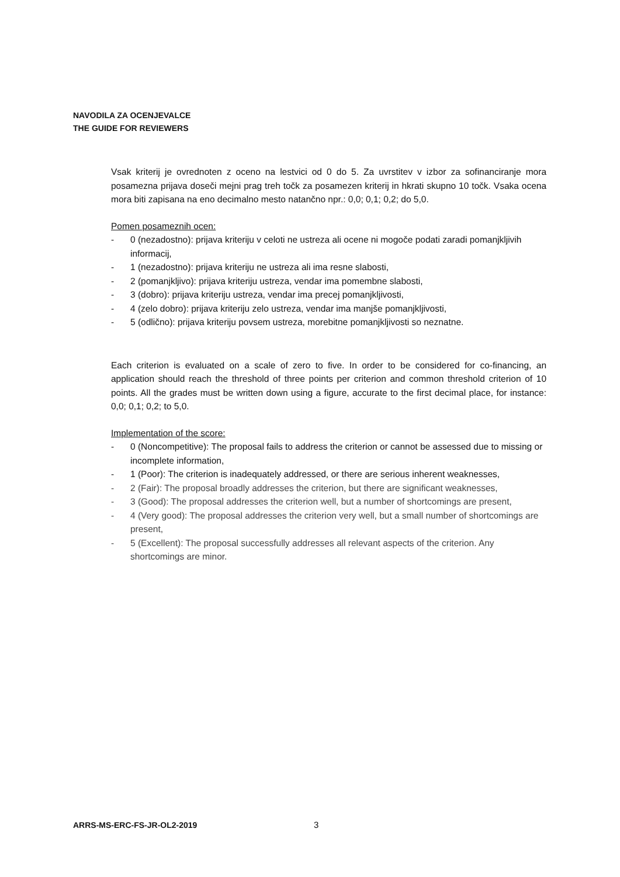NAVODILA ZA OCENJEVALCE
THE GUIDE FOR REVIEWERS
Vsak kriterij je ovrednoten z oceno na lestvici od 0 do 5. Za uvrstitev v izbor za sofinanciranje mora posamezna prijava doseči mejni prag treh točk za posamezen kriterij in hkrati skupno 10 točk. Vsaka ocena mora biti zapisana na eno decimalno mesto natančno npr.: 0,0; 0,1; 0,2; do 5,0.
Pomen posameznih ocen:
- 0 (nezadostno): prijava kriteriju v celoti ne ustreza ali ocene ni mogoče podati zaradi pomanjkljivih informacij,
- 1 (nezadostno): prijava kriteriju ne ustreza ali ima resne slabosti,
- 2 (pomanjkljivo): prijava kriteriju ustreza, vendar ima pomembne slabosti,
- 3 (dobro): prijava kriteriju ustreza, vendar ima precej pomanjkljivosti,
- 4 (zelo dobro): prijava kriteriju zelo ustreza, vendar ima manjše pomanjkljivosti,
- 5 (odlično): prijava kriteriju povsem ustreza, morebitne pomanjkljivosti so neznatne.
Each criterion is evaluated on a scale of zero to five. In order to be considered for co-financing, an application should reach the threshold of three points per criterion and common threshold criterion of 10 points. All the grades must be written down using a figure, accurate to the first decimal place, for instance: 0,0; 0,1; 0,2; to 5,0.
Implementation of the score:
- 0 (Noncompetitive): The proposal fails to address the criterion or cannot be assessed due to missing or incomplete information,
- 1 (Poor): The criterion is inadequately addressed, or there are serious inherent weaknesses,
- 2 (Fair): The proposal broadly addresses the criterion, but there are significant weaknesses,
- 3 (Good): The proposal addresses the criterion well, but a number of shortcomings are present,
- 4 (Very good): The proposal addresses the criterion very well, but a small number of shortcomings are present,
- 5 (Excellent): The proposal successfully addresses all relevant aspects of the criterion. Any shortcomings are minor.
ARRS-MS-ERC-FS-JR-OL2-2019 3